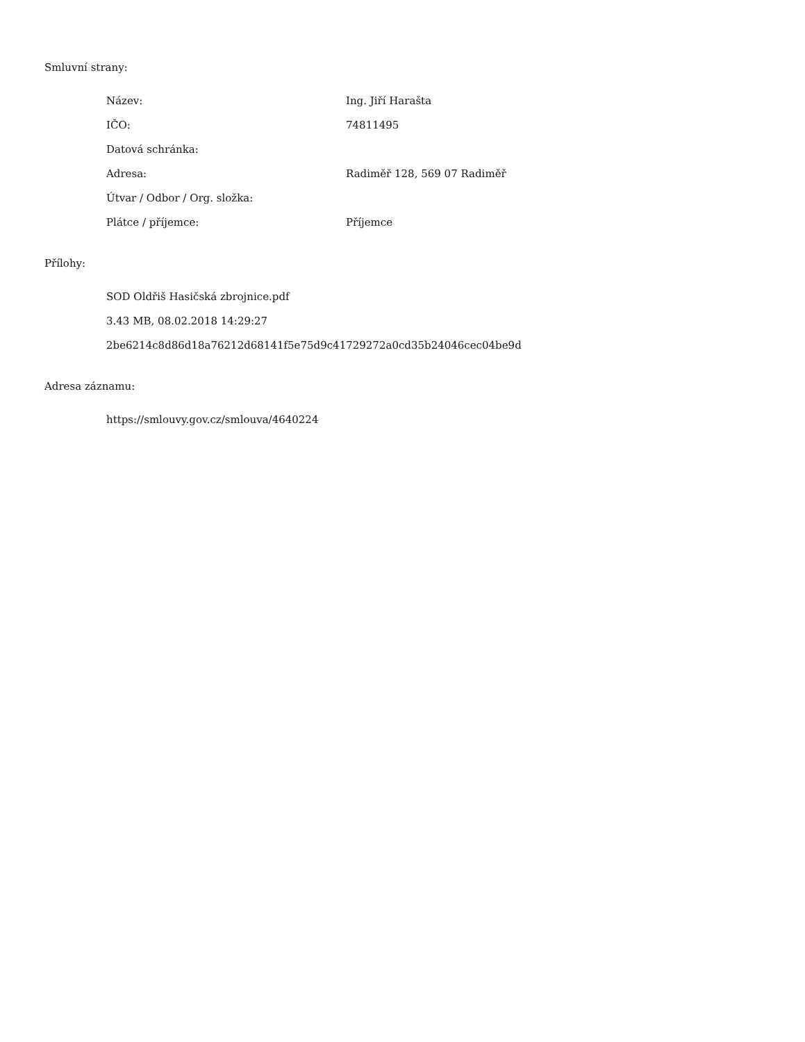Smluvní strany:
| Název: | Ing. Jiří Harašta |
| IČO: | 74811495 |
| Datová schránka: | |
| Adresa: | Radiměř 128, 569 07 Radiměř |
| Útvar / Odbor / Org. složka: | |
| Plátce / příjemce: | Příjemce |
Přílohy:
SOD Oldřiš Hasičská zbrojnice.pdf
3.43 MB, 08.02.2018 14:29:27
2be6214c8d86d18a76212d68141f5e75d9c41729272a0cd35b24046cec04be9d
Adresa záznamu:
https://smlouvy.gov.cz/smlouva/4640224